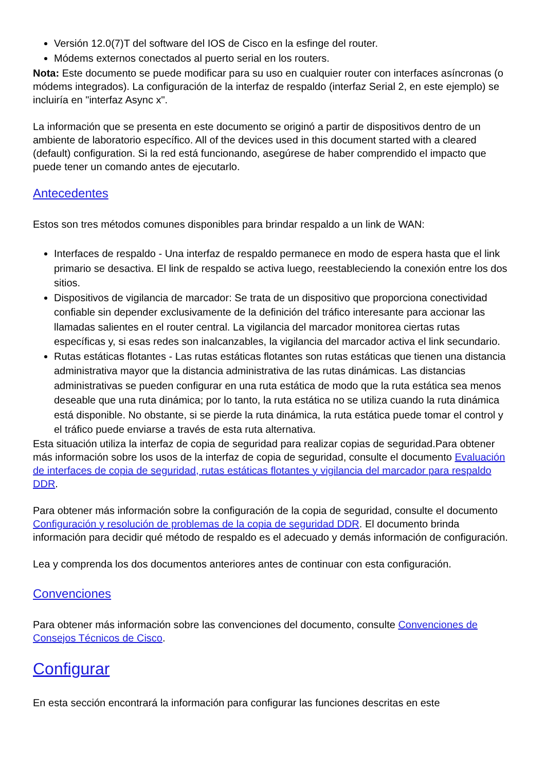Versión 12.0(7)T del software del IOS de Cisco en la esfinge del router.
Módems externos conectados al puerto serial en los routers.
Nota: Este documento se puede modificar para su uso en cualquier router con interfaces asíncronas (o módems integrados). La configuración de la interfaz de respaldo (interfaz Serial 2, en este ejemplo) se incluiría en "interfaz Async x".
La información que se presenta en este documento se originó a partir de dispositivos dentro de un ambiente de laboratorio específico. All of the devices used in this document started with a cleared (default) configuration. Si la red está funcionando, asegúrese de haber comprendido el impacto que puede tener un comando antes de ejecutarlo.
Antecedentes
Estos son tres métodos comunes disponibles para brindar respaldo a un link de WAN:
Interfaces de respaldo - Una interfaz de respaldo permanece en modo de espera hasta que el link primario se desactiva. El link de respaldo se activa luego, reestableciendo la conexión entre los dos sitios.
Dispositivos de vigilancia de marcador: Se trata de un dispositivo que proporciona conectividad confiable sin depender exclusivamente de la definición del tráfico interesante para accionar las llamadas salientes en el router central. La vigilancia del marcador monitorea ciertas rutas específicas y, si esas redes son inalcanzables, la vigilancia del marcador activa el link secundario.
Rutas estáticas flotantes - Las rutas estáticas flotantes son rutas estáticas que tienen una distancia administrativa mayor que la distancia administrativa de las rutas dinámicas. Las distancias administrativas se pueden configurar en una ruta estática de modo que la ruta estática sea menos deseable que una ruta dinámica; por lo tanto, la ruta estática no se utiliza cuando la ruta dinámica está disponible. No obstante, si se pierde la ruta dinámica, la ruta estática puede tomar el control y el tráfico puede enviarse a través de esta ruta alternativa.
Esta situación utiliza la interfaz de copia de seguridad para realizar copias de seguridad.Para obtener más información sobre los usos de la interfaz de copia de seguridad, consulte el documento Evaluación de interfaces de copia de seguridad, rutas estáticas flotantes y vigilancia del marcador para respaldo DDR.
Para obtener más información sobre la configuración de la copia de seguridad, consulte el documento Configuración y resolución de problemas de la copia de seguridad DDR. El documento brinda información para decidir qué método de respaldo es el adecuado y demás información de configuración.
Lea y comprenda los dos documentos anteriores antes de continuar con esta configuración.
Convenciones
Para obtener más información sobre las convenciones del documento, consulte Convenciones de Consejos Técnicos de Cisco.
Configurar
En esta sección encontrará la información para configurar las funciones descritas en este